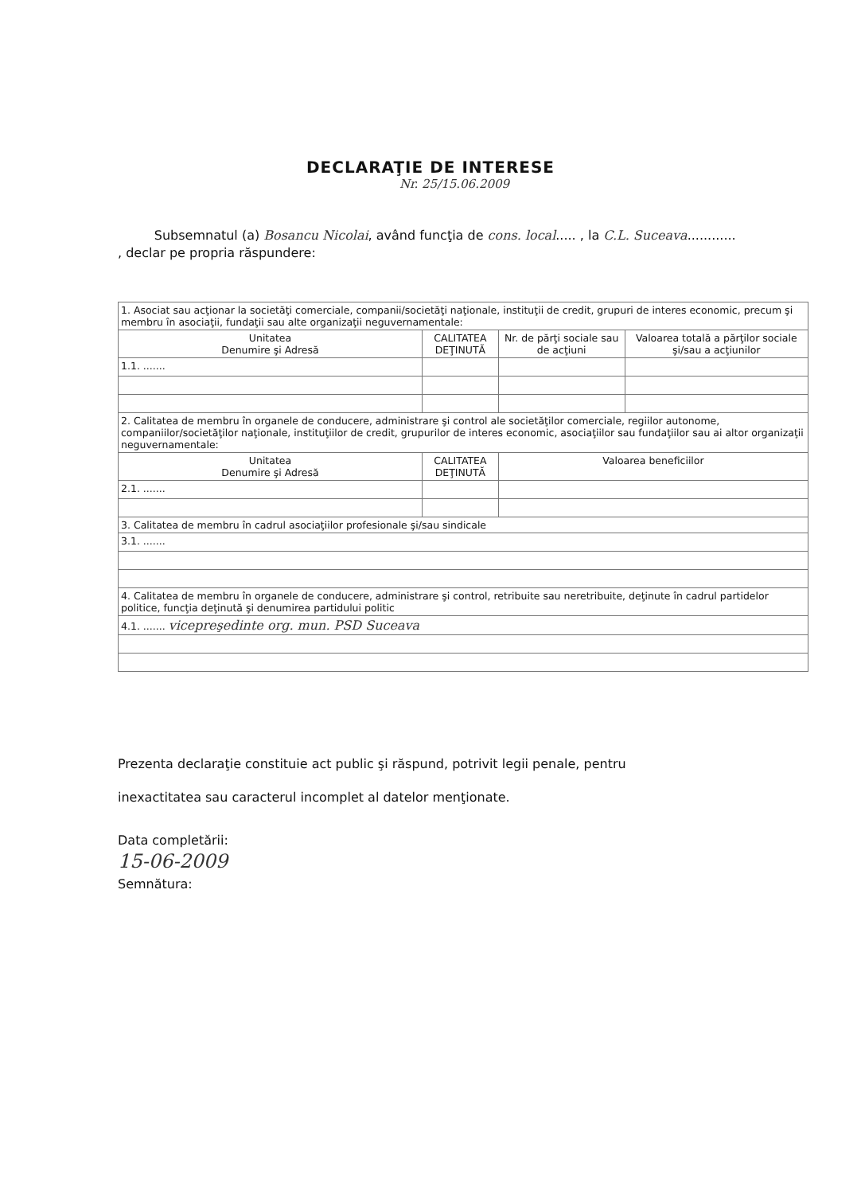DECLARAŢIE DE INTERESE
Nr. 25/15.06.2009
Subsemnatul (a) Bosancu Nicolai, având funcţia de cons. local..... , la C.L. Suceava............ , declar pe propria răspundere:
| 1. Asociat sau acţionar la societăţi comerciale, companii/societăţi naţionale, instituţii de credit, grupuri de interes economic, precum şi membru în asociaţii, fundaţii sau alte organizaţii neguvernamentale: | | | |
| Unitatea Denumire şi Adresă | CALITATEA DEŢINUTĂ | Nr. de părţi sociale sau de acţiuni | Valoarea totală a părţilor sociale şi/sau a acţiunilor |
| 1.1. ....... | | | |
| 2. Calitatea de membru în organele de conducere, administrare şi control ale societăţilor comerciale, regiilor autonome, companiilor/societăţilor naţionale, instituţiilor de credit, grupurilor de interes economic, asociaţiilor sau fundaţiilor sau ai altor organizaţii neguvernamentale: | | | |
| Unitatea Denumire şi Adresă | CALITATEA DEŢINUTĂ | Valoarea beneficiilor | |
| 2.1. ....... | | | |
| 3. Calitatea de membru în cadrul asociaţiilor profesionale şi/sau sindicale | | | |
| 3.1. ....... | | | |
| 4. Calitatea de membru în organele de conducere, administrare şi control, retribuite sau neretribuite, deţinute în cadrul partidelor politice, funcţia deţinută şi denumirea partidului politic | | | |
| 4.1. ....... vicepreşedinte org. mun. PSD Suceava | | | |
Prezenta declaraţie constituie act public şi răspund, potrivit legii penale, pentru
inexactitatea sau caracterul incomplet al datelor menţionate.
Data completării:
15-06-2009
Semnătura: